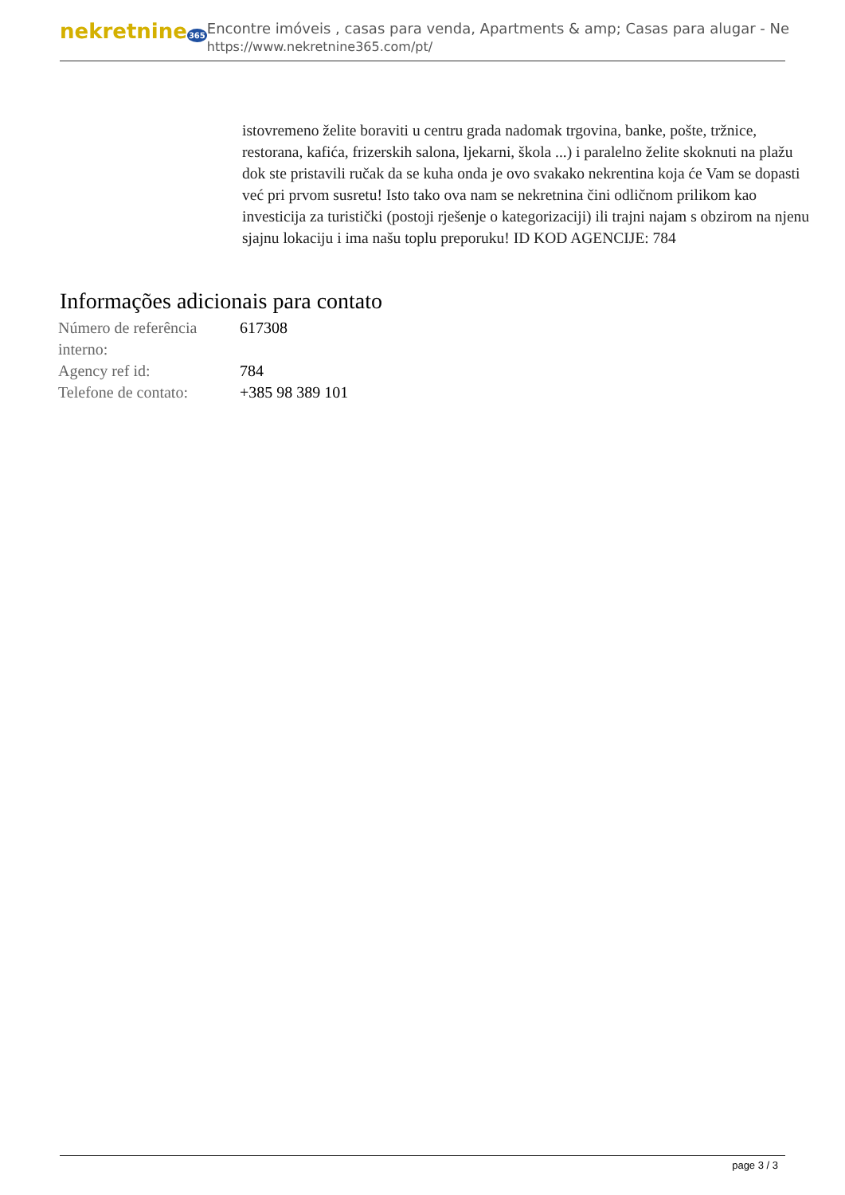nekretnine365
Encontre imóveis , casas para venda, Apartments & amp; Casas para alugar - Ne
https://www.nekretnine365.com/pt/
istovremeno želite boraviti u centru grada nadomak trgovina, banke, pošte, tržnice, restorana, kafića, frizerskih salona, ljekarni, škola ...) i paralelno želite skoknuti na plažu dok ste pristavili ručak da se kuha onda je ovo svakako nekrentina koja će Vam se dopasti već pri prvom susretu! Isto tako ova nam se nekretnina čini odličnom prilikom kao investicija za turistički (postoji rješenje o kategorizaciji) ili trajni najam s obzirom na njenu sjajnu lokaciju i ima našu toplu preporuku! ID KOD AGENCIJE: 784
Informações adicionais para contato
| Número de referência interno: | 617308 |
| Agency ref id: | 784 |
| Telefone de contato: | +385 98 389 101 |
page 3 / 3